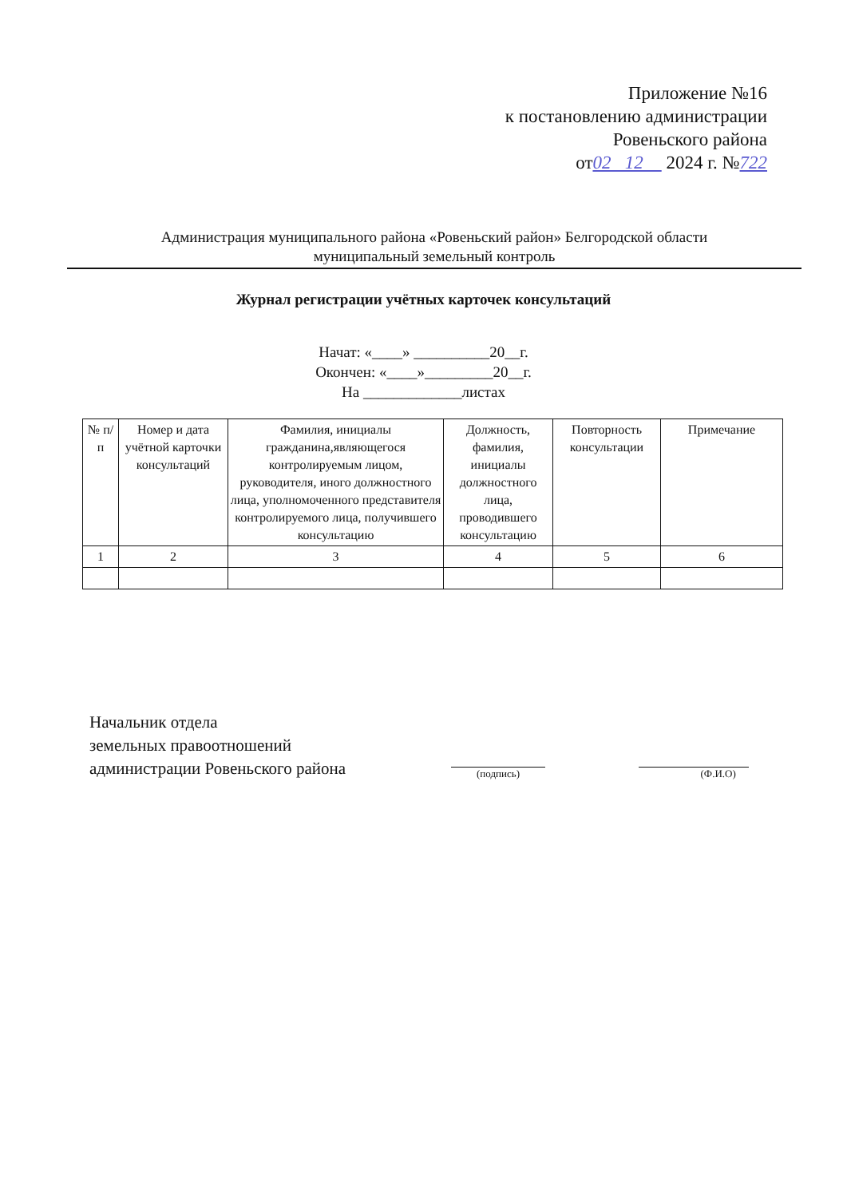Приложение №16
к постановлению администрации
Ровеньского района
от02 12 2024 г. №722
Администрация муниципального района «Ровеньский район» Белгородской области
муниципальный земельный контроль
Журнал регистрации учётных карточек консультаций
Начат: «____» __________20__г.
Окончен: «____»_________20__г.
На _____________листах
| № п/п | Номер и дата учётной карточки консультаций | Фамилия, инициалы гражданина,являющегося контролируемым лицом, руководителя, иного должностного лица, уполномоченного представителя контролируемого лица, получившего консультацию | Должность, фамилия, инициалы должностного лица, проводившего консультацию | Повторность консультации | Примечание |
| --- | --- | --- | --- | --- | --- |
| 1 | 2 | 3 | 4 | 5 | 6 |
Начальник отдела
земельных правоотношений
администрации Ровеньского района
(подпись) (Ф.И.О)